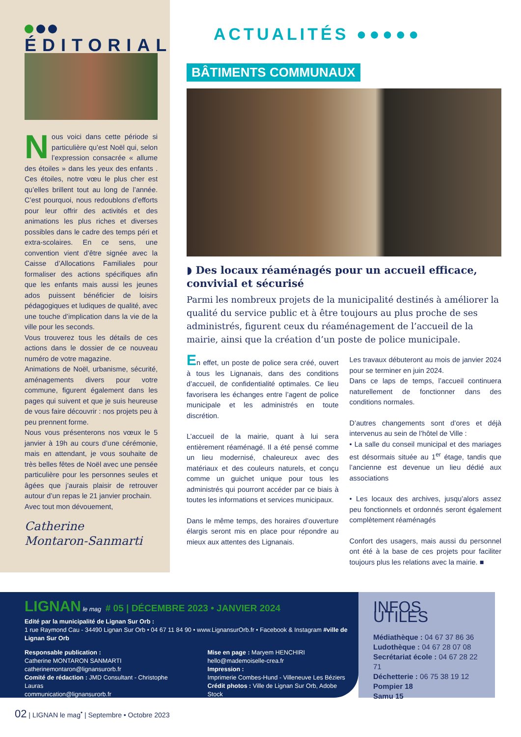ÉDITORIAL
Nous voici dans cette période si particulière qu’est Noël qui, selon l’expression consacrée « allume des étoiles » dans les yeux des enfants . Ces étoiles, notre vœu le plus cher est qu’elles brillent tout au long de l’année. C’est pourquoi, nous redoublons d’efforts pour leur offrir des activités et des animations les plus riches et diverses possibles dans le cadre des temps péri et extra-scolaires. En ce sens, une convention vient d’être signée avec la Caisse d’Allocations Familiales pour formaliser des actions spécifiques afin que les enfants mais aussi les jeunes ados puissent bénéficier de loisirs pédagogiques et ludiques de qualité, avec une touche d’implication dans la vie de la ville pour les seconds.
Vous trouverez tous les détails de ces actions dans le dossier de ce nouveau numéro de votre magazine.
Animations de Noël, urbanisme, sécurité, aménagements divers pour votre commune, figurent également dans les pages qui suivent et que je suis heureuse de vous faire découvrir : nos projets peu à peu prennent forme.
Nous vous présenterons nos vœux le 5 janvier à 19h au cours d’une cérémonie, mais en attendant, je vous souhaite de très belles fêtes de Noël avec une pensée particulière pour les personnes seules et âgées que j’aurais plaisir de retrouver autour d’un repas le 21 janvier prochain.
Avec tout mon dévouement,
Catherine
Montaron-Sanmarti
ACTUALITÉS ●●●●●
BÂTIMENTS COMMUNAUX
◗ Des locaux réaménagés pour un accueil efficace, convivial et sécurisé
Parmi les nombreux projets de la municipalité destinés à améliorer la qualité du service public et à être toujours au plus proche de ses administrés, figurent ceux du réaménagement de l’accueil de la mairie, ainsi que la création d’un poste de police municipale.
En effet, un poste de police sera créé, ouvert à tous les Lignanais, dans des conditions d’accueil, de confidentialité optimales. Ce lieu favorisera les échanges entre l’agent de police municipale et les administrés en toute discrétion.
L’accueil de la mairie, quant à lui sera entièrement réaménagé. Il a été pensé comme un lieu modernisé, chaleureux avec des matériaux et des couleurs naturels, et conçu comme un guichet unique pour tous les administrés qui pourront accéder par ce biais à toutes les informations et services municipaux.
Dans le même temps, des horaires d’ouverture élargis seront mis en place pour répondre au mieux aux attentes des Lignanais.
Les travaux débuteront au mois de janvier 2024 pour se terminer en juin 2024.
Dans ce laps de temps, l’accueil continuera naturellement de fonctionner dans des conditions normales.
D’autres changements sont d’ores et déjà intervenus au sein de l’hôtel de Ville :
• La salle du conseil municipal et des mariages est désormais située au 1<sup>er</sup> étage, tandis que l’ancienne est devenue un lieu dédié aux associations
• Les locaux des archives, jusqu’alors assez peu fonctionnels et ordonnés seront également complètement réaménagés
Confort des usagers, mais aussi du personnel ont été à la base de ces projets pour faciliter toujours plus les relations avec la mairie. ■
LIGNAN le mag # 05 | DÉCEMBRE 2023 • JANVIER 2024
Edité par la municipalité de Lignan Sur Orb :
1 rue Raymond Cau - 34490 Lignan Sur Orb • 04 67 11 84 90 • www.LignansurOrb.fr • Facebook & Instagram #ville de Lignan Sur Orb
Responsable publication :
Catherine MONTARON SANMARTI
catherinemontaron@lignansurorb.fr
Comité de rédaction : JMD Consultant - Christophe Lauras
communication@lignansurorb.fr
Mise en page : Maryem HENCHIRI
hello@mademoiselle-crea.fr
Impression :
Imprimerie Combes-Hund - Villeneuve Les Béziers
Crédit photos : Ville de Lignan Sur Orb, Adobe Stock
INFOS UTILES
Médiathèque : 04 67 37 86 36
Ludothèque : 04 67 28 07 08
Secrétariat école : 04 67 28 22 71
Déchetterie : 06 75 38 19 12
Pompier 18
Samu 15
02 | LIGNAN le mag<sup>•</sup> | Septembre • Octobre 2023